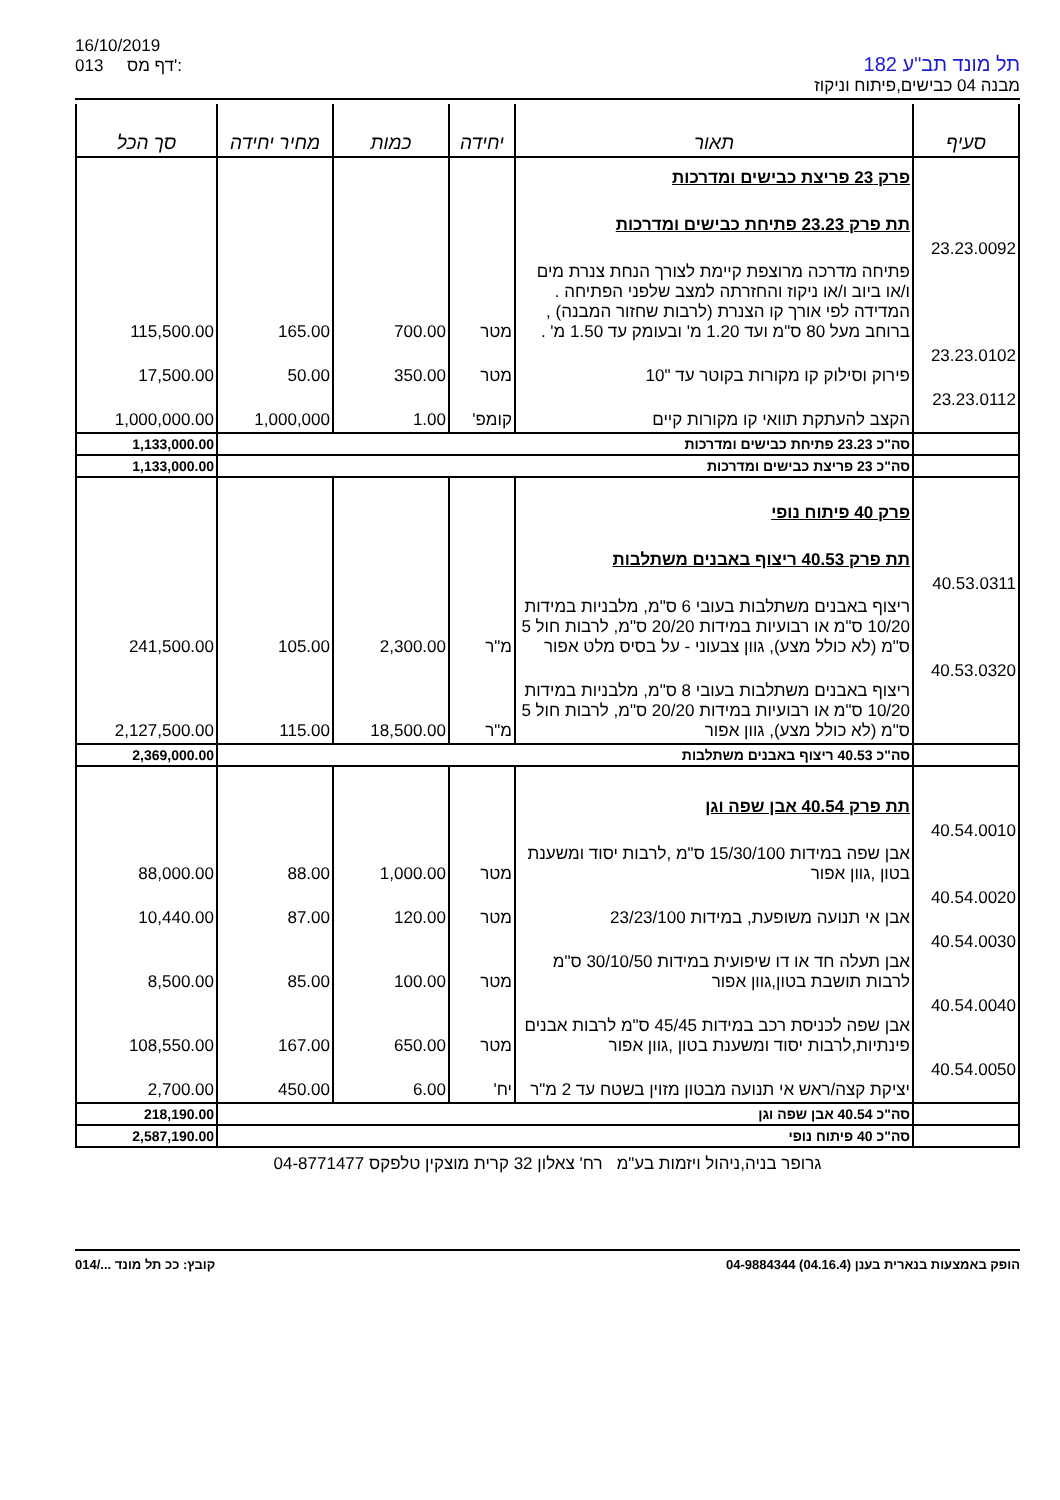16/10/2019
013 דף מס':
תל מונד תב"ע 182
מבנה 04 כבישים,פיתוח וניקוז
| סעיף | תאור | יחידה | כמות | מחיר יחידה | סך הכל |
| --- | --- | --- | --- | --- | --- |
| | פרק 23 פריצת כבישים ומדרכות | | | | |
| | תת פרק 23.23 פתיחת כבישים ומדרכות | | | | |
| 23.23.0092 | פתיחה מדרכה מרוצפת קיימת לצורך הנחת צנרת מים ו/או ביוב ו/או ניקוז והחזרתה למצב שלפני הפתיחה . המדידה לפי אורך קו הצנרת (לרבות שחזור המבנה) , ברוחב מעל 80 ס"מ ועד 1.20 מ' ובעומק עד 1.50 מ' . | מטר | 700.00 | 165.00 | 115,500.00 |
| 23.23.0102 | פירוק וסילוק קו מקורות בקוטר עד "10 | מטר | 350.00 | 50.00 | 17,500.00 |
| 23.23.0112 | הקצב להעתקת תוואי קו מקורות קיים | קומפ' | 1.00 | 1,000,000 | 1,000,000.00 |
| | סה"כ 23.23 פתיחת כבישים ומדרכות | | | | 1,133,000.00 |
| | סה"כ 23 פריצת כבישים ומדרכות | | | | 1,133,000.00 |
| | פרק 40 פיתוח נופי | | | | |
| | תת פרק 40.53 ריצוף באבנים משתלבות | | | | |
| 40.53.0311 | ריצוף באבנים משתלבות בעובי 6 ס"מ, מלבניות במידות 10/20 ס"מ או רבועיות במידות 20/20 ס"מ, לרבות חול 5 ס"מ (לא כולל מצע), גוון צבעוני - על בסיס מלט אפור | מ"ר | 2,300.00 | 105.00 | 241,500.00 |
| 40.53.0320 | ריצוף באבנים משתלבות בעובי 8 ס"מ, מלבניות במידות 10/20 ס"מ או רבועיות במידות 20/20 ס"מ, לרבות חול 5 ס"מ (לא כולל מצע), גוון אפור | מ"ר | 18,500.00 | 115.00 | 2,127,500.00 |
| | סה"כ 40.53 ריצוף באבנים משתלבות | | | | 2,369,000.00 |
| | תת פרק 40.54 אבן שפה וגן | | | | |
| 40.54.0010 | אבן שפה במידות 15/30/100 ס"מ ,לרבות יסוד ומשענת בטון ,גוון אפור | מטר | 1,000.00 | 88.00 | 88,000.00 |
| 40.54.0020 | אבן אי תנועה משופעת, במידות 23/23/100 | מטר | 120.00 | 87.00 | 10,440.00 |
| 40.54.0030 | אבן תעלה חד או דו שיפועית במידות 30/10/50 ס"מ לרבות תושבת בטון,גוון אפור | מטר | 100.00 | 85.00 | 8,500.00 |
| 40.54.0040 | אבן שפה לכניסת רכב במידות 45/45 ס"מ לרבות אבנים פינתיות,לרבות יסוד ומשענת בטון ,גוון אפור | מטר | 650.00 | 167.00 | 108,550.00 |
| 40.54.0050 | יציקת קצה/ראש אי תנועה מבטון מזוין בשטח עד 2 מ"ר | יח' | 6.00 | 450.00 | 2,700.00 |
| | סה"כ 40.54 אבן שפה וגן | | | | 218,190.00 |
| | סה"כ 40 פיתוח נופי | | | | 2,587,190.00 |
גרופר בניה,ניהול ויזמות בע"מ רח' צאלון 32 קרית מוצקין טלפקס 04-8771477
הופק באמצעות בנארית בענן (04.16.4) 04-9884344 קובץ: ככ תל מונד .../014